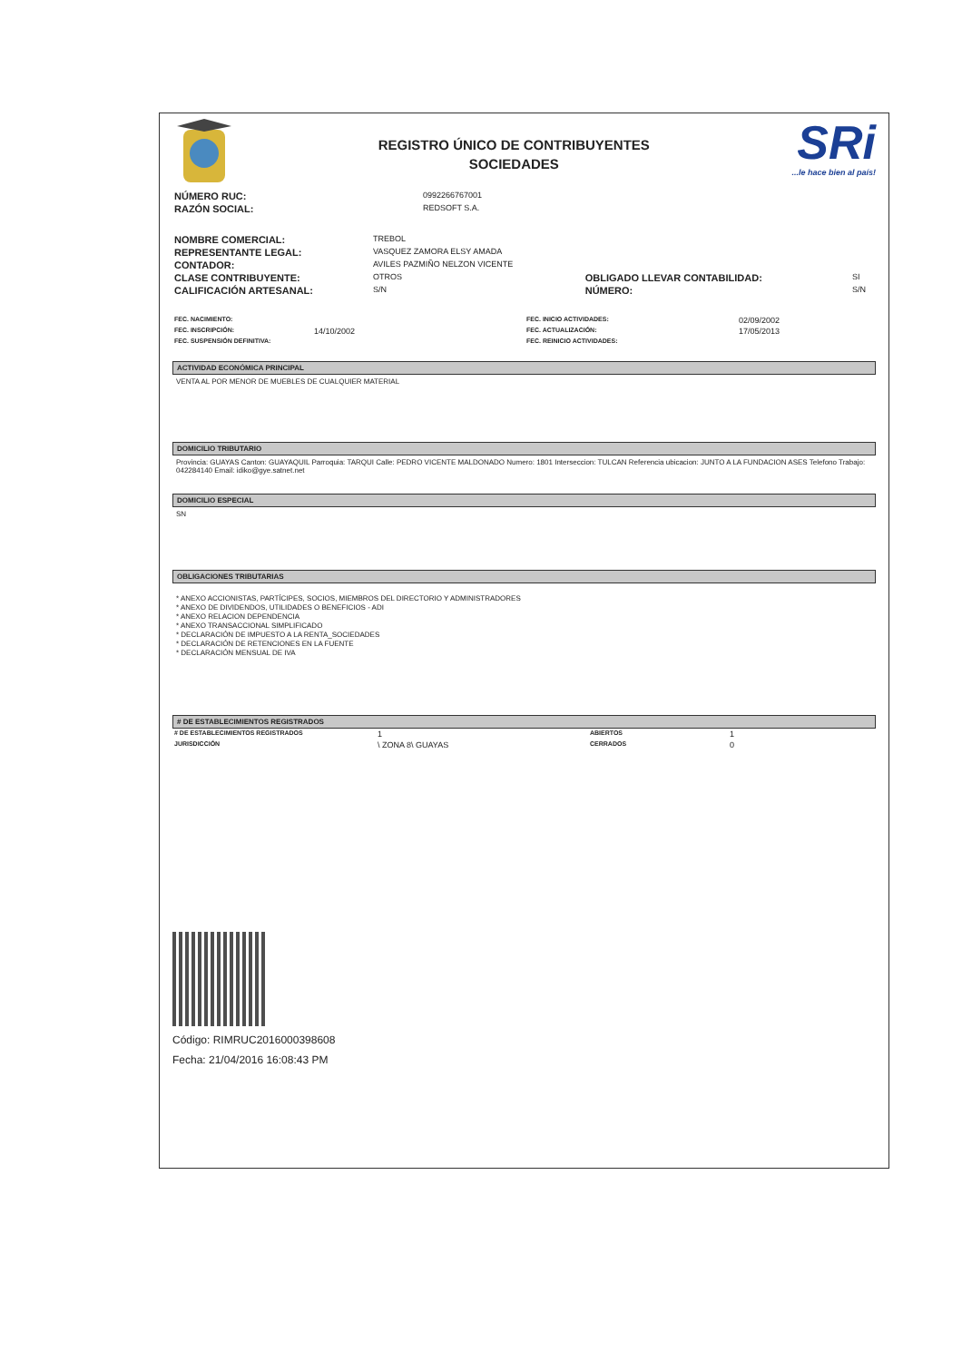REGISTRO ÚNICO DE CONTRIBUYENTES
SOCIEDADES
SRi...le hace bien al país!
| NÚMERO RUC: | 0992266767001 |
| RAZÓN SOCIAL: | REDSOFT S.A. |
| NOMBRE COMERCIAL: | TREBOL | | |
| REPRESENTANTE LEGAL: | VASQUEZ ZAMORA ELSY AMADA | | |
| CONTADOR: | AVILES PAZMIÑO NELZON VICENTE | | |
| CLASE CONTRIBUYENTE: | OTROS | OBLIGADO LLEVAR CONTABILIDAD: | SI |
| CALIFICACIÓN ARTESANAL: | S/N | NÚMERO: | S/N |
| FEC. NACIMIENTO: | | FEC. INICIO ACTIVIDADES: | 02/09/2002 |
| FEC. INSCRIPCIÓN: | 14/10/2002 | FEC. ACTUALIZACIÓN: | 17/05/2013 |
| FEC. SUSPENSIÓN DEFINITIVA: | | FEC. REINICIO ACTIVIDADES: | |
ACTIVIDAD ECONÓMICA PRINCIPAL
VENTA AL POR MENOR DE MUEBLES DE CUALQUIER MATERIAL
DOMICILIO TRIBUTARIO
Provincia: GUAYAS Canton: GUAYAQUIL Parroquia: TARQUI Calle: PEDRO VICENTE MALDONADO Numero: 1801 Interseccion: TULCAN Referencia ubicacion: JUNTO A LA FUNDACION ASES Telefono Trabajo: 042284140 Email: idiko@gye.satnet.net
DOMICILIO ESPECIAL
SN
OBLIGACIONES TRIBUTARIAS
* ANEXO ACCIONISTAS, PARTÍCIPES, SOCIOS, MIEMBROS DEL DIRECTORIO Y ADMINISTRADORES
* ANEXO DE DIVIDENDOS, UTILIDADES O BENEFICIOS - ADI
* ANEXO RELACION DEPENDENCIA
* ANEXO TRANSACCIONAL SIMPLIFICADO
* DECLARACIÓN DE IMPUESTO A LA RENTA_SOCIEDADES
* DECLARACIÓN DE RETENCIONES EN LA FUENTE
* DECLARACIÓN MENSUAL DE IVA
# DE ESTABLECIMIENTOS REGISTRADOS
| # DE ESTABLECIMIENTOS REGISTRADOS | 1 | ABIERTOS | 1 |
| JURISDICCIÓN | \ ZONA 8\ GUAYAS | CERRADOS | 0 |
Código: RIMRUC2016000398608
Fecha: 21/04/2016 16:08:43 PM